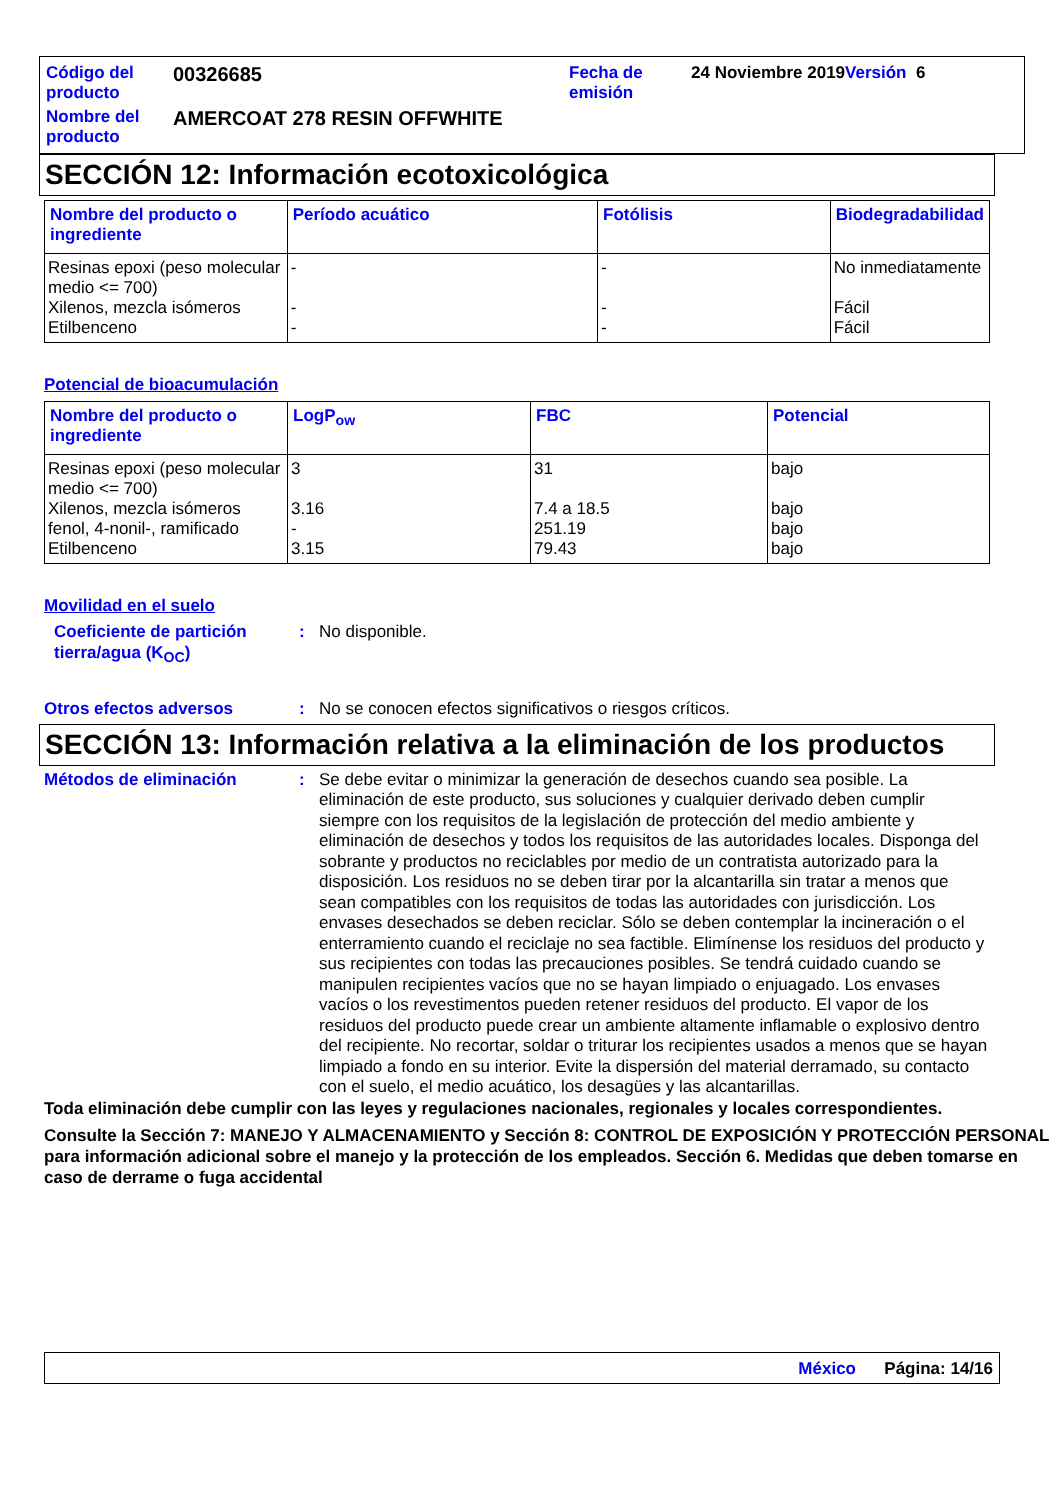| Código del producto | 00326685 | Fecha de emisión | 24 Noviembre 2019 Versión 6 |
| Nombre del producto | AMERCOAT 278 RESIN OFFWHITE | | |
SECCIÓN 12: Información ecotoxicológica
| Nombre del producto o ingrediente | Período acuático | Fotólisis | Biodegradabilidad |
| --- | --- | --- | --- |
| Resinas epoxi (peso molecular medio <= 700) | - | - | No inmediatamente |
| Xilenos, mezcla isómeros | - | - | Fácil |
| Etilbenceno | - | - | Fácil |
Potencial de bioacumulación
| Nombre del producto o ingrediente | LogP<sub>ow</sub> | FBC | Potencial |
| --- | --- | --- | --- |
| Resinas epoxi (peso molecular medio <= 700) | 3 | 31 | bajo |
| Xilenos, mezcla isómeros | 3.16 | 7.4 a 18.5 | bajo |
| fenol, 4-nonil-, ramificado | - | 251.19 | bajo |
| Etilbenceno | 3.15 | 79.43 | bajo |
Movilidad en el suelo
Coeficiente de partición tierra/agua (K<sub>OC</sub>)
: No disponible.
Otros efectos adversos : No se conocen efectos significativos o riesgos críticos.
SECCIÓN 13: Información relativa a la eliminación de los productos
Métodos de eliminación : Se debe evitar o minimizar la generación de desechos cuando sea posible. La eliminación de este producto, sus soluciones y cualquier derivado deben cumplir siempre con los requisitos de la legislación de protección del medio ambiente y eliminación de desechos y todos los requisitos de las autoridades locales. Disponga del sobrante y productos no reciclables por medio de un contratista autorizado para la disposición. Los residuos no se deben tirar por la alcantarilla sin tratar a menos que sean compatibles con los requisitos de todas las autoridades con jurisdicción. Los envases desechados se deben reciclar. Sólo se deben contemplar la incineración o el enterramiento cuando el reciclaje no sea factible. Elimínense los residuos del producto y sus recipientes con todas las precauciones posibles. Se tendrá cuidado cuando se manipulen recipientes vacíos que no se hayan limpiado o enjuagado. Los envases vacíos o los revestimentos pueden retener residuos del producto. El vapor de los residuos del producto puede crear un ambiente altamente inflamable o explosivo dentro del recipiente. No recortar, soldar o triturar los recipientes usados a menos que se hayan limpiado a fondo en su interior. Evite la dispersión del material derramado, su contacto con el suelo, el medio acuático, los desagües y las alcantarillas.
Toda eliminación debe cumplir con las leyes y regulaciones nacionales, regionales y locales correspondientes.
Consulte la Sección 7: MANEJO Y ALMACENAMIENTO y Sección 8: CONTROL DE EXPOSICIÓN Y PROTECCIÓN PERSONAL para información adicional sobre el manejo y la protección de los empleados. Sección 6. Medidas que deben tomarse en caso de derrame o fuga accidental
México Página: 14/16